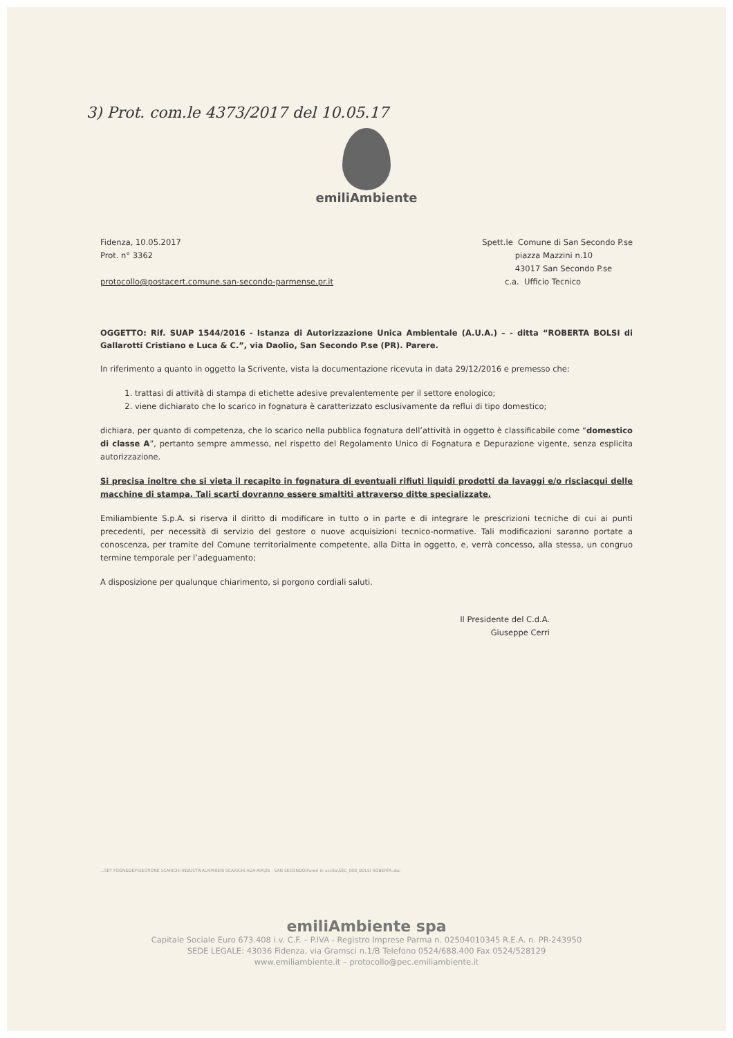3) Prot. com.le 4373/2017 del 10.05.17
emiliAmbiente
Fidenza, 10.05.2017
Prot. n° 3362
protocollo@postacert.comune.san-secondo-parmense.pr.it
Spett.le Comune di San Secondo P.se
piazza Mazzini n.10
43017 San Secondo P.se
c.a. Ufficio Tecnico
OGGETTO: Rif. SUAP 1544/2016 - Istanza di Autorizzazione Unica Ambientale (A.U.A.) – - ditta “ROBERTA BOLSI di Gallarotti Cristiano e Luca & C.”, via Daolio, San Secondo P.se (PR). Parere.
In riferimento a quanto in oggetto la Scrivente, vista la documentazione ricevuta in data 29/12/2016 e premesso che:
1. trattasi di attività di stampa di etichette adesive prevalentemente per il settore enologico;
2. viene dichiarato che lo scarico in fognatura è caratterizzato esclusivamente da reflui di tipo domestico;
dichiara, per quanto di competenza, che lo scarico nella pubblica fognatura dell’attività in oggetto è classificabile come “domestico di classe A”, pertanto sempre ammesso, nel rispetto del Regolamento Unico di Fognatura e Depurazione vigente, senza esplicita autorizzazione.
Si precisa inoltre che si vieta il recapito in fognatura di eventuali rifiuti liquidi prodotti da lavaggi e/o risciacqui delle macchine di stampa. Tali scarti dovranno essere smaltiti attraverso ditte specializzate.
Emiliambiente S.p.A. si riserva il diritto di modificare in tutto o in parte e di integrare le prescrizioni tecniche di cui ai punti precedenti, per necessità di servizio del gestore o nuove acquisizioni tecnico-normative. Tali modificazioni saranno portate a conoscenza, per tramite del Comune territorialmente competente, alla Ditta in oggetto, e, verrà concesso, alla stessa, un congruo termine temporale per l’adeguamento;
A disposizione per qualunque chiarimento, si porgono cordiali saluti.
Il Presidente del C.d.A.
Giuseppe Cerri
...SET FOGN&DEP\GESTIONE SCARICHI INDUSTRIALI\PARERI SCARICHI AUA-AIA\05 - SAN SECONDO\Pareri in uscita\SEC_008_BOLSI ROBERTA.doc
emiliAmbiente spa
Capitale Sociale Euro 673.408 i.v. C.F. – P.IVA - Registro Imprese Parma n. 02504010345 R.E.A. n. PR-243950
SEDE LEGALE: 43036 Fidenza, via Gramsci n.1/B Telefono 0524/688.400 Fax 0524/528129
www.emiliambiente.it – protocollo@pec.emiliambiente.it